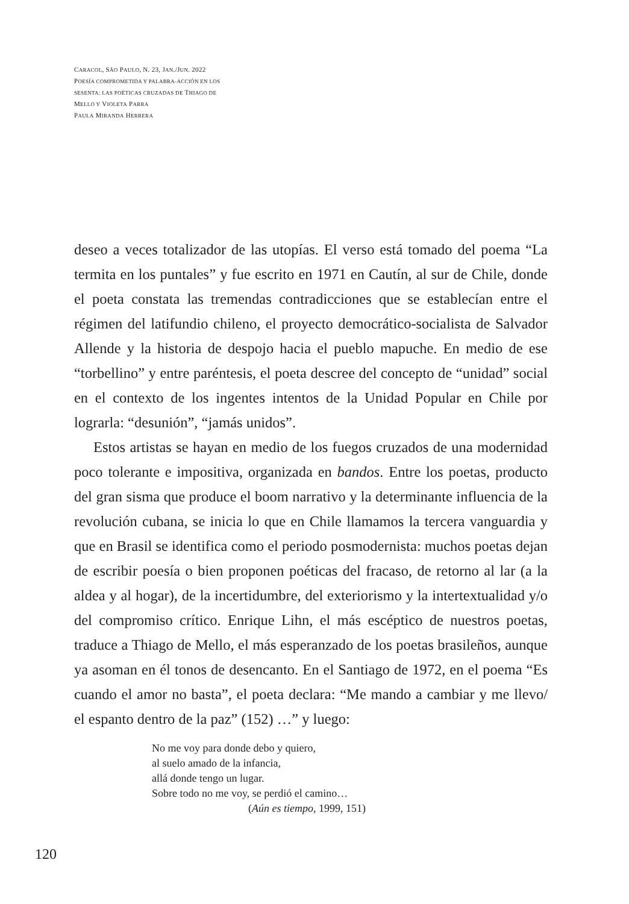CARACOL, SÃO PAULO, N. 23, JAN./JUN. 2022
POESÍA COMPROMETIDA Y PALABRA-ACCIÓN EN LOS
SESENTA: LAS POÉTICAS CRUZADAS DE THIAGO DE
MELLO Y VIOLETA PARRA
PAULA MIRANDA HERRERA
deseo a veces totalizador de las utopías. El verso está tomado del poema “La termita en los puntales” y fue escrito en 1971 en Cautín, al sur de Chile, donde el poeta constata las tremendas contradicciones que se establecían entre el régimen del latifundio chileno, el proyecto democrático-socialista de Salvador Allende y la historia de despojo hacia el pueblo mapuche. En medio de ese “torbellino” y entre paréntesis, el poeta descree del concepto de “unidad” social en el contexto de los ingentes intentos de la Unidad Popular en Chile por lograrla: “desunión”, “jamás unidos”.
Estos artistas se hayan en medio de los fuegos cruzados de una modernidad poco tolerante e impositiva, organizada en bandos. Entre los poetas, producto del gran sisma que produce el boom narrativo y la determinante influencia de la revolución cubana, se inicia lo que en Chile llamamos la tercera vanguardia y que en Brasil se identifica como el periodo posmodernista: muchos poetas dejan de escribir poesía o bien proponen poéticas del fracaso, de retorno al lar (a la aldea y al hogar), de la incertidumbre, del exteriorismo y la intertextualidad y/o del compromiso crítico. Enrique Lihn, el más escéptico de nuestros poetas, traduce a Thiago de Mello, el más esperanzado de los poetas brasileños, aunque ya asoman en él tonos de desencanto. En el Santiago de 1972, en el poema “Es cuando el amor no basta”, el poeta declara: “Me mando a cambiar y me llevo/ el espanto dentro de la paz” (152) …” y luego:
No me voy para donde debo y quiero,
al suelo amado de la infancia,
allá donde tengo un lugar.
Sobre todo no me voy, se perdió el camino…
(Aún es tiempo, 1999, 151)
120